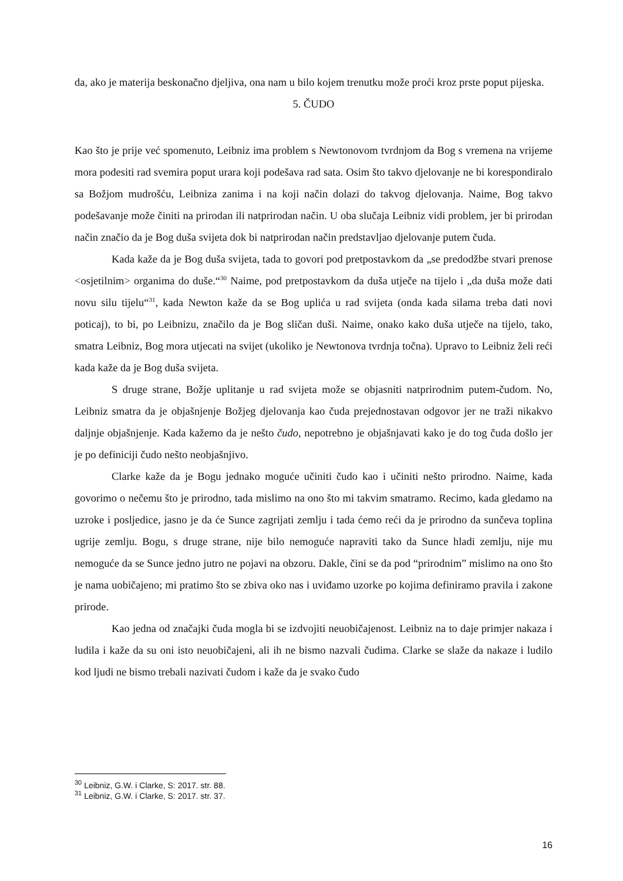da, ako je materija beskonačno djeljiva, ona nam u bilo kojem trenutku može proći kroz prste poput pijeska.
5. ČUDO
Kao što je prije već spomenuto, Leibniz ima problem s Newtonovom tvrdnjom da Bog s vremena na vrijeme mora podesiti rad svemira poput urara koji podešava rad sata. Osim što takvo djelovanje ne bi korespondiralo sa Božjom mudrošću, Leibniza zanima i na koji način dolazi do takvog djelovanja. Naime, Bog takvo podešavanje može činiti na prirodan ili natprirodan način. U oba slučaja Leibniz vidi problem, jer bi prirodan način značio da je Bog duša svijeta dok bi natprirodan način predstavljao djelovanje putem čuda.
Kada kaže da je Bog duša svijeta, tada to govori pod pretpostavkom da „se predodžbe stvari prenose <osjetilnim> organima do duše.“<sup>30</sup> Naime, pod pretpostavkom da duša utječe na tijelo i „da duša može dati novu silu tijelu“<sup>31</sup>, kada Newton kaže da se Bog uplića u rad svijeta (onda kada silama treba dati novi poticaj), to bi, po Leibnizu, značilo da je Bog sličan duši. Naime, onako kako duša utječe na tijelo, tako, smatra Leibniz, Bog mora utjecati na svijet (ukoliko je Newtonova tvrdnja točna). Upravo to Leibniz želi reći kada kaže da je Bog duša svijeta.
S druge strane, Božje uplitanje u rad svijeta može se objasniti natprirodnim putem-čudom. No, Leibniz smatra da je objašnjenje Božjeg djelovanja kao čuda prejednostavan odgovor jer ne traži nikakvo daljnje objašnjenje. Kada kažemo da je nešto čudo, nepotrebno je objašnjavati kako je do tog čuda došlo jer je po definiciji čudo nešto neobjašnjivo.
Clarke kaže da je Bogu jednako moguće učiniti čudo kao i učiniti nešto prirodno. Naime, kada govorimo o nečemu što je prirodno, tada mislimo na ono što mi takvim smatramo. Recimo, kada gledamo na uzroke i posljedice, jasno je da će Sunce zagrijati zemlju i tada ćemo reći da je prirodno da sunčeva toplina ugrije zemlju. Bogu, s druge strane, nije bilo nemoguće napraviti tako da Sunce hladi zemlju, nije mu nemoguće da se Sunce jedno jutro ne pojavi na obzoru. Dakle, čini se da pod “prirodnim” mislimo na ono što je nama uobičajeno; mi pratimo što se zbiva oko nas i uviđamo uzorke po kojima definiramo pravila i zakone prirode.
Kao jedna od značajki čuda mogla bi se izdvojiti neuobičajenost. Leibniz na to daje primjer nakaza i ludila i kaže da su oni isto neuobičajeni, ali ih ne bismo nazvali čudima. Clarke se slaže da nakaze i ludilo kod ljudi ne bismo trebali nazivati čudom i kaže da je svako čudo
<sup>30</sup> Leibniz, G.W. i Clarke, S: 2017. str. 88.
<sup>31</sup> Leibniz, G.W. i Clarke, S: 2017. str. 37.
16